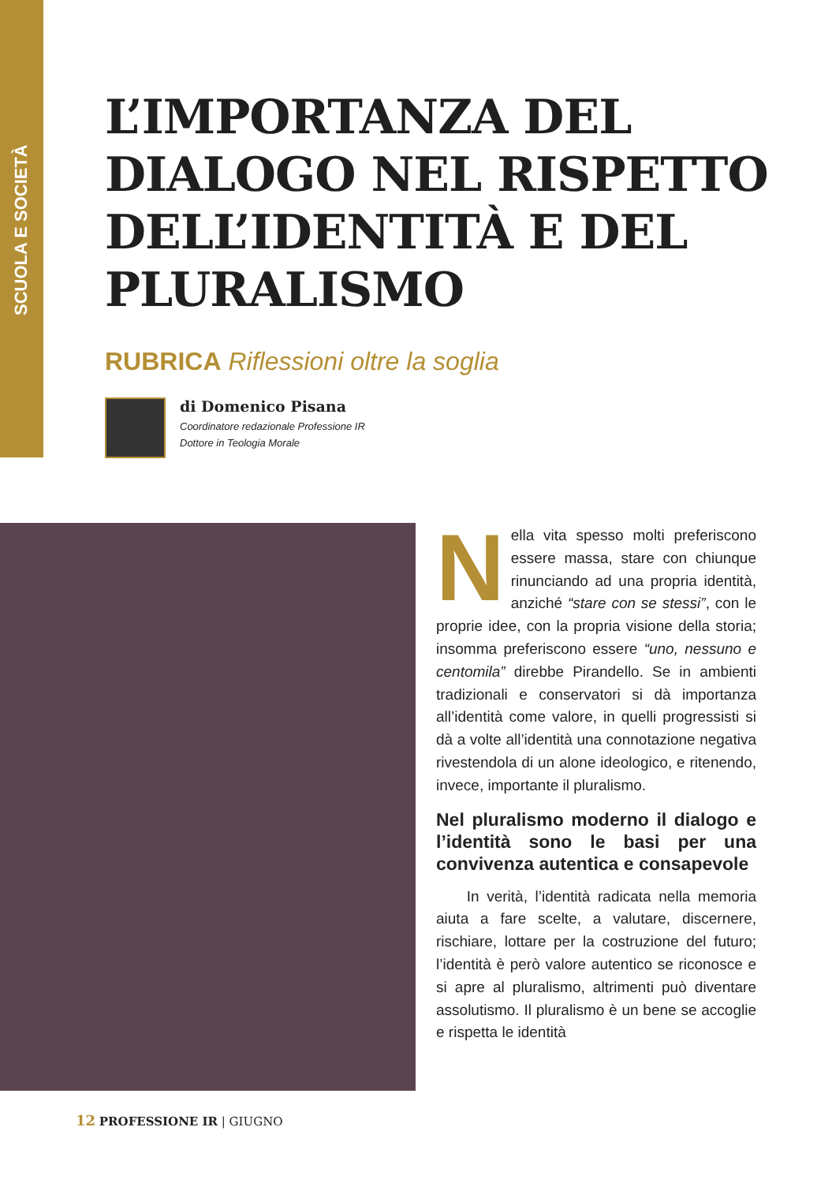SCUOLA E SOCIETÀ
L’IMPORTANZA DEL
DIALOGO NEL RISPETTO
DELL’IDENTITÀ E DEL
PLURALISMO
RUBRICA Riflessioni oltre la soglia
di Domenico Pisana
Coordinatore redazionale Professione IR
Dottore in Teologia Morale
Nella vita spesso molti preferiscono essere massa, stare con chiunque rinunciando ad una propria identità, anziché “stare con se stessi”, con le proprie idee, con la propria visione della storia; insomma preferiscono essere “uno, nessuno e centomila” direbbe Pirandello. Se in ambienti tradizionali e conservatori si dà importanza all’identità come valore, in quelli progressisti si dà a volte all’identità una connotazione negativa rivestendola di un alone ideologico, e ritenendo, invece, importante il pluralismo.
Nel pluralismo moderno il dialogo e l’identità sono le basi per una convivenza autentica e consapevole
In verità, l’identità radicata nella memoria aiuta a fare scelte, a valutare, discernere, rischiare, lottare per la costruzione del futuro; l’identità è però valore autentico se riconosce e si apre al pluralismo, altrimenti può diventare assolutismo. Il pluralismo è un bene se accoglie e rispetta le identità
12 PROFESSIONE IR | GIUGNO